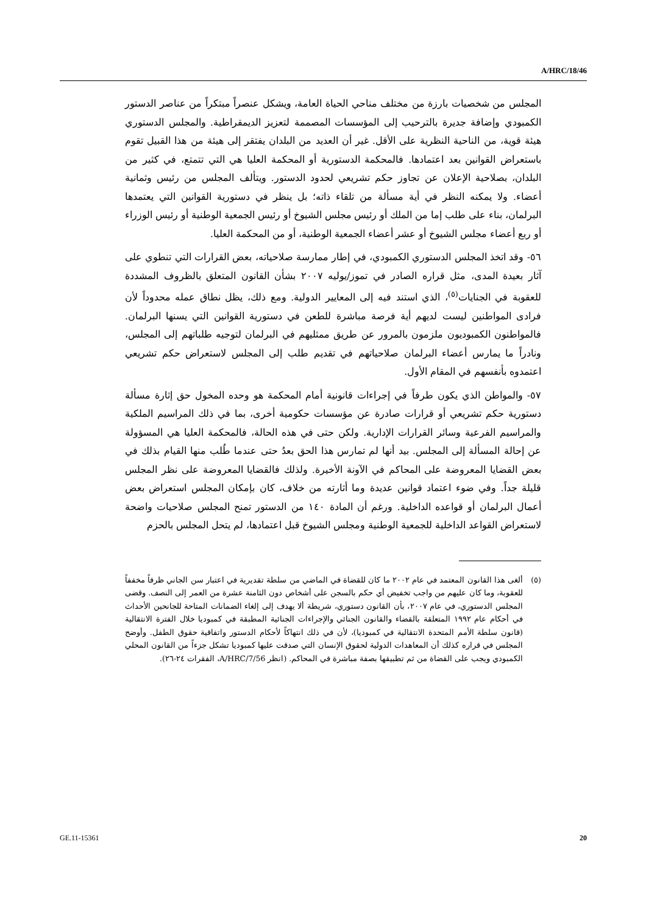A/HRC/18/46
المجلس من شخصيات بارزة من مختلف مناحي الحياة العامة، ويشكل عنصراً مبتكراً من عناصر الدستور الكمبودي وإضافة جديرة بالترحيب إلى المؤسسات المصممة لتعزيز الديمقراطية. والمجلس الدستوري هيئة قوية، من الناحية النظرية على الأقل. غير أن العديد من البلدان يفتقر إلى هيئة من هذا القبيل تقوم باستعراض القوانين بعد اعتمادها. فالمحكمة الدستورية أو المحكمة العليا هي التي تتمتع، في كثير من البلدان، بصلاحية الإعلان عن تجاوز حكم تشريعي لحدود الدستور. ويتألف المجلس من رئيس وثمانية أعضاء. ولا يمكنه النظر في أية مسألة من تلقاء ذاته؛ بل ينظر في دستورية القوانين التي يعتمدها البرلمان، بناء على طلب إما من الملك أو رئيس مجلس الشيوخ أو رئيس الجمعية الوطنية أو رئيس الوزراء أو ربع أعضاء مجلس الشيوخ أو عشر أعضاء الجمعية الوطنية، أو من المحكمة العليا.
٥٦- وقد اتخذ المجلس الدستوري الكمبودي، في إطار ممارسة صلاحياته، بعض القرارات التي تنطوي على آثار بعيدة المدى، مثل قراره الصادر في تموز/يوليه ٢٠٠٧ بشأن القانون المتعلق بالظروف المشددة للعقوبة في الجنايات<sup>(٥)</sup>، الذي استند فيه إلى المعايير الدولية. ومع ذلك، يظل نطاق عمله محدوداً لأن فرادى المواطنين ليست لديهم أية فرصة مباشرة للطعن في دستورية القوانين التي يسنها البرلمان. فالمواطنون الكمبوديون ملزمون بالمرور عن طريق ممثليهم في البرلمان لتوجيه طلباتهم إلى المجلس، ونادراً ما يمارس أعضاء البرلمان صلاحياتهم في تقديم طلب إلى المجلس لاستعراض حكم تشريعي اعتمدوه بأنفسهم في المقام الأول.
٥٧- والمواطن الذي يكون طرفاً في إجراءات قانونية أمام المحكمة هو وحده المخول حق إثارة مسألة دستورية حكم تشريعي أو قرارات صادرة عن مؤسسات حكومية أخرى، بما في ذلك المراسيم الملكية والمراسيم الفرعية وسائر القرارات الإدارية. ولكن حتى في هذه الحالة، فالمحكمة العليا هي المسؤولة عن إحالة المسألة إلى المجلس. بيد أنها لم تمارس هذا الحق بعدُ حتى عندما طُلب منها القيام بذلك في بعض القضايا المعروضة على المحاكم في الآونة الأخيرة. ولذلك فالقضايا المعروضة على نظر المجلس قليلة جداً. وفي ضوء اعتماد قوانين عديدة وما أثارته من خلاف، كان بإمكان المجلس استعراض بعض أعمال البرلمان أو قواعده الداخلية. ورغم أن المادة ١٤٠ من الدستور تمنح المجلس صلاحيات واضحة لاستعراض القواعد الداخلية للجمعية الوطنية ومجلس الشيوخ قبل اعتمادها، لم يتحل المجلس بالحزم
(٥) ألغى هذا القانون المعتمد في عام ٢٠٠٢ ما كان للقضاة في الماضي من سلطة تقديرية في اعتبار سن الجاني ظرفاً مخففاً للعقوبة، وما كان عليهم من واجب تخفيض أي حكم بالسجن على أشخاص دون الثامنة عشرة من العمر إلى النصف. وقضى المجلس الدستوري، في عام ٢٠٠٧، بأن القانون دستوري، شريطة ألا يهدف إلى إلغاء الضمانات المتاحة للجانحين الأحداث في أحكام عام ١٩٩٢ المتعلقة بالقضاء والقانون الجنائي والإجراءات الجنائية المطبقة في كمبوديا خلال الفترة الانتقالية (قانون سلطة الأمم المتحدة الانتقالية في كمبوديا)، لأن في ذلك انتهاكاً لأحكام الدستور واتفاقية حقوق الطفل. وأوضح المجلس في قراره كذلك أن المعاهدات الدولية لحقوق الإنسان التي صدقت عليها كمبوديا تشكل جزءاً من القانون المحلي الكمبودي ويجب على القضاة من ثم تطبيقها بصفة مباشرة في المحاكم. (انظر A/HRC/7/56، الفقرات ٢٤-٢٦).
GE.11-15361 20